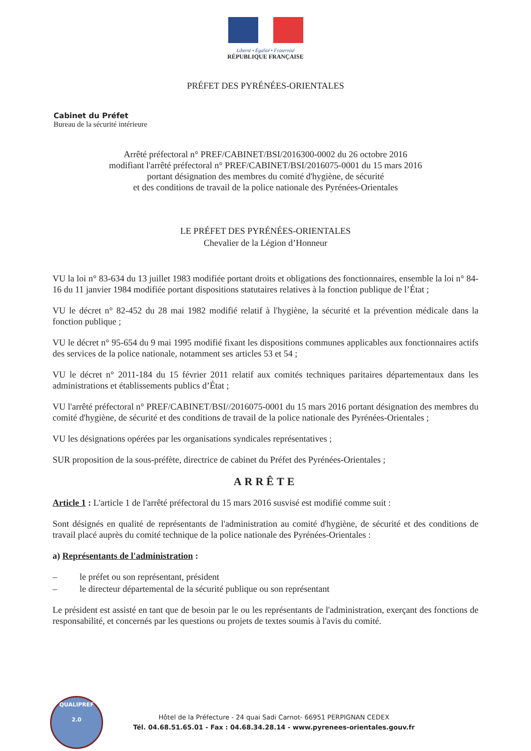Liberté • Égalité • Fraternité
RÉPUBLIQUE FRANÇAISE
PRÉFET DES PYRÉNÉES-ORIENTALES
Cabinet du Préfet
Bureau de la sécurité intérieure
Arrêté préfectoral n° PREF/CABINET/BSI/2016300-0002 du 26 octobre 2016
modifiant l'arrêté préfectoral n° PREF/CABINET/BSI/2016075-0001 du 15 mars 2016
portant désignation des membres du comité d'hygiène, de sécurité
et des conditions de travail de la police nationale des Pyrénées-Orientales
LE PRÉFET DES PYRÉNÉES-ORIENTALES
Chevalier de la Légion d’Honneur
VU la loi n° 83-634 du 13 juillet 1983 modifiée portant droits et obligations des fonctionnaires, ensemble la loi n° 84-16 du 11 janvier 1984 modifiée portant dispositions statutaires relatives à la fonction publique de l’État ;
VU le décret n° 82-452 du 28 mai 1982 modifié relatif à l'hygiène, la sécurité et la prévention médicale dans la fonction publique ;
VU le décret n° 95-654 du 9 mai 1995 modifié fixant les dispositions communes applicables aux fonctionnaires actifs des services de la police nationale, notamment ses articles 53 et 54 ;
VU le décret n° 2011-184 du 15 février 2011 relatif aux comités techniques paritaires départementaux dans les administrations et établissements publics d’État ;
VU l'arrêté préfectoral n° PREF/CABINET/BSI//2016075-0001 du 15 mars 2016 portant désignation des membres du comité d'hygiène, de sécurité et des conditions de travail de la police nationale des Pyrénées-Orientales ;
VU les désignations opérées par les organisations syndicales représentatives ;
SUR proposition de la sous-préfète, directrice de cabinet du Préfet des Pyrénées-Orientales ;
ARRÊTE
Article 1 : L'article 1 de l'arrêté préfectoral du 15 mars 2016 susvisé est modifié comme suit :
Sont désignés en qualité de représentants de l'administration au comité d'hygiène, de sécurité et des conditions de travail placé auprès du comité technique de la police nationale des Pyrénées-Orientales :
a) Représentants de l'administration :
– le préfet ou son représentant, président
– le directeur départemental de la sécurité publique ou son représentant
Le président est assisté en tant que de besoin par le ou les représentants de l'administration, exerçant des fonctions de responsabilité, et concernés par les questions ou projets de textes soumis à l'avis du comité.
QUALIPREF
2.0
Hôtel de la Préfecture - 24 quai Sadi Carnot- 66951 PERPIGNAN CEDEX
Tél. 04.68.51.65.01 - Fax : 04.68.34.28.14 - www.pyrenees-orientales.gouv.fr